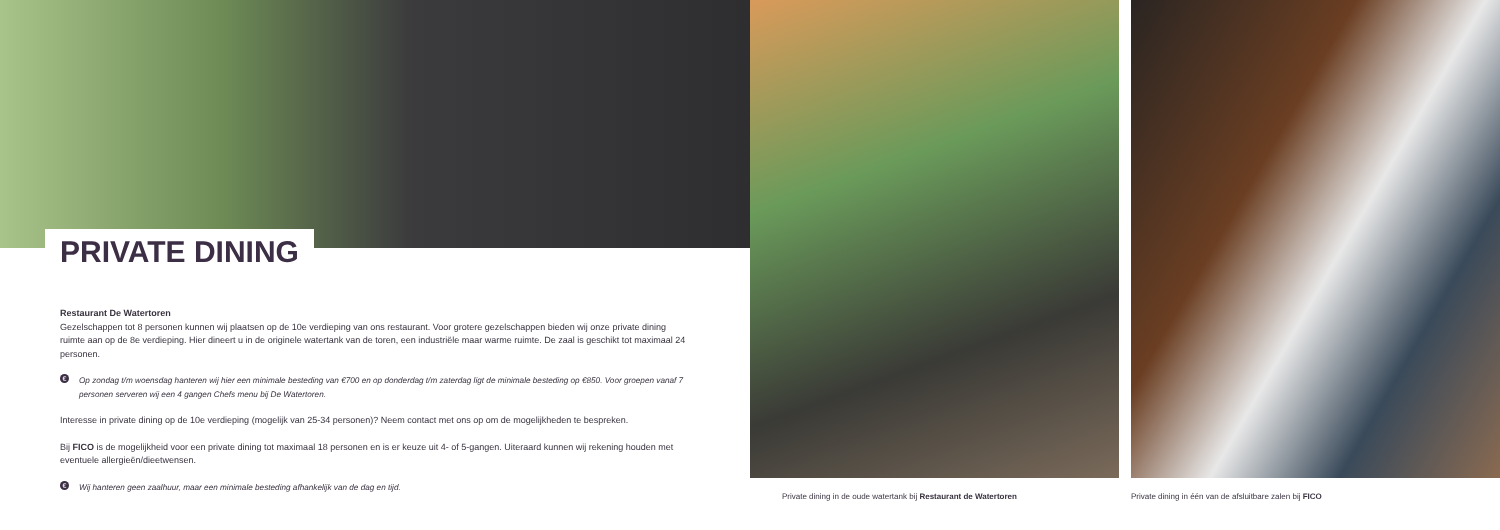PRIVATE DINING
Restaurant De Watertoren
Gezelschappen tot 8 personen kunnen wij plaatsen op de 10e verdieping van ons restaurant. Voor grotere gezelschappen bieden wij onze private dining ruimte aan op de 8e verdieping. Hier dineert u in de originele watertank van de toren, een industriële maar warme ruimte. De zaal is geschikt tot maximaal 24 personen.
€ Op zondag t/m woensdag hanteren wij hier een minimale besteding van €700 en op donderdag t/m zaterdag ligt de minimale besteding op €850. Voor groepen vanaf 7 personen serveren wij een 4 gangen Chefs menu bij De Watertoren.
Interesse in private dining op de 10e verdieping (mogelijk van 25-34 personen)? Neem contact met ons op om de mogelijkheden te bespreken.
Bij FICO is de mogelijkheid voor een private dining tot maximaal 18 personen en is er keuze uit 4- of 5-gangen. Uiteraard kunnen wij rekening houden met eventuele allergieën/dieetwensen.
€ Wij hanteren geen zaalhuur, maar een minimale besteding afhankelijk van de dag en tijd.
Private dining in de oude watertank bij Restaurant de Watertoren
Private dining in één van de afsluitbare zalen bij FICO